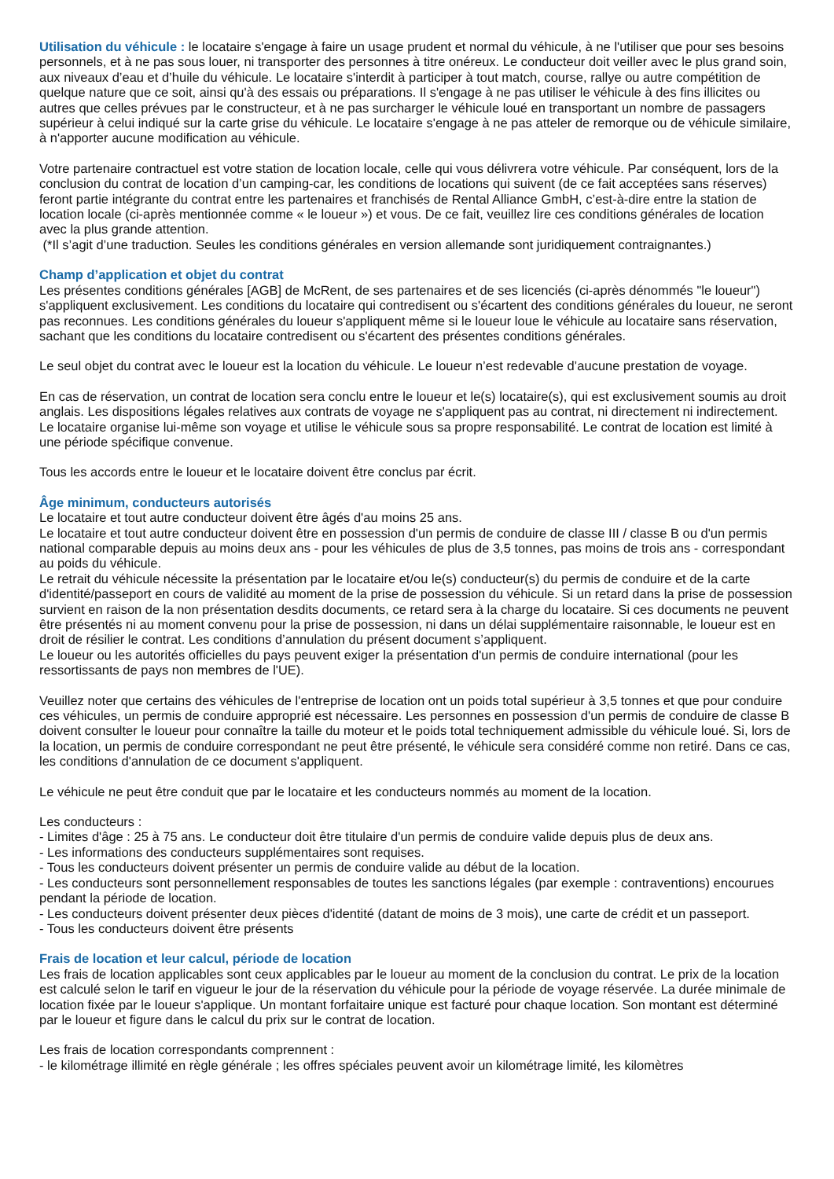Utilisation du véhicule : le locataire s'engage à faire un usage prudent et normal du véhicule, à ne l'utiliser que pour ses besoins personnels, et à ne pas sous louer, ni transporter des personnes à titre onéreux. Le conducteur doit veiller avec le plus grand soin, aux niveaux d’eau et d’huile du véhicule. Le locataire s'interdit à participer à tout match, course, rallye ou autre compétition de quelque nature que ce soit, ainsi qu'à des essais ou préparations. Il s'engage à ne pas utiliser le véhicule à des fins illicites ou autres que celles prévues par le constructeur, et à ne pas surcharger le véhicule loué en transportant un nombre de passagers supérieur à celui indiqué sur la carte grise du véhicule. Le locataire s'engage à ne pas atteler de remorque ou de véhicule similaire, à n'apporter aucune modification au véhicule.
Votre partenaire contractuel est votre station de location locale, celle qui vous délivrera votre véhicule. Par conséquent, lors de la conclusion du contrat de location d’un camping-car, les conditions de locations qui suivent (de ce fait acceptées sans réserves) feront partie intégrante du contrat entre les partenaires et franchisés de Rental Alliance GmbH, c’est-à-dire entre la station de location locale (ci-après mentionnée comme « le loueur ») et vous. De ce fait, veuillez lire ces conditions générales de location avec la plus grande attention.
(*Il s’agit d’une traduction. Seules les conditions générales en version allemande sont juridiquement contraignantes.)
Champ d’application et objet du contrat
Les présentes conditions générales [AGB] de McRent, de ses partenaires et de ses licenciés (ci-après dénommés "le loueur") s'appliquent exclusivement. Les conditions du locataire qui contredisent ou s'écartent des conditions générales du loueur, ne seront pas reconnues. Les conditions générales du loueur s'appliquent même si le loueur loue le véhicule au locataire sans réservation, sachant que les conditions du locataire contredisent ou s'écartent des présentes conditions générales.
Le seul objet du contrat avec le loueur est la location du véhicule. Le loueur n’est redevable d’aucune prestation de voyage.
En cas de réservation, un contrat de location sera conclu entre le loueur et le(s) locataire(s), qui est exclusivement soumis au droit anglais. Les dispositions légales relatives aux contrats de voyage ne s'appliquent pas au contrat, ni directement ni indirectement. Le locataire organise lui-même son voyage et utilise le véhicule sous sa propre responsabilité. Le contrat de location est limité à une période spécifique convenue.
Tous les accords entre le loueur et le locataire doivent être conclus par écrit.
Âge minimum, conducteurs autorisés
Le locataire et tout autre conducteur doivent être âgés d'au moins 25 ans.
Le locataire et tout autre conducteur doivent être en possession d'un permis de conduire de classe III / classe B ou d'un permis national comparable depuis au moins deux ans - pour les véhicules de plus de 3,5 tonnes, pas moins de trois ans - correspondant au poids du véhicule.
Le retrait du véhicule nécessite la présentation par le locataire et/ou le(s) conducteur(s) du permis de conduire et de la carte d'identité/passeport en cours de validité au moment de la prise de possession du véhicule. Si un retard dans la prise de possession survient en raison de la non présentation desdits documents, ce retard sera à la charge du locataire. Si ces documents ne peuvent être présentés ni au moment convenu pour la prise de possession, ni dans un délai supplémentaire raisonnable, le loueur est en droit de résilier le contrat. Les conditions d’annulation du présent document s’appliquent.
Le loueur ou les autorités officielles du pays peuvent exiger la présentation d'un permis de conduire international (pour les ressortissants de pays non membres de l'UE).
Veuillez noter que certains des véhicules de l'entreprise de location ont un poids total supérieur à 3,5 tonnes et que pour conduire ces véhicules, un permis de conduire approprié est nécessaire. Les personnes en possession d'un permis de conduire de classe B doivent consulter le loueur pour connaître la taille du moteur et le poids total techniquement admissible du véhicule loué. Si, lors de la location, un permis de conduire correspondant ne peut être présenté, le véhicule sera considéré comme non retiré. Dans ce cas, les conditions d'annulation de ce document s'appliquent.
Le véhicule ne peut être conduit que par le locataire et les conducteurs nommés au moment de la location.
Les conducteurs :
- Limites d'âge : 25 à 75 ans. Le conducteur doit être titulaire d'un permis de conduire valide depuis plus de deux ans.
- Les informations des conducteurs supplémentaires sont requises.
- Tous les conducteurs doivent présenter un permis de conduire valide au début de la location.
- Les conducteurs sont personnellement responsables de toutes les sanctions légales (par exemple : contraventions) encourues pendant la période de location.
- Les conducteurs doivent présenter deux pièces d'identité (datant de moins de 3 mois), une carte de crédit et un passeport.
- Tous les conducteurs doivent être présents
Frais de location et leur calcul, période de location
Les frais de location applicables sont ceux applicables par le loueur au moment de la conclusion du contrat. Le prix de la location est calculé selon le tarif en vigueur le jour de la réservation du véhicule pour la période de voyage réservée. La durée minimale de location fixée par le loueur s'applique. Un montant forfaitaire unique est facturé pour chaque location. Son montant est déterminé par le loueur et figure dans le calcul du prix sur le contrat de location.
Les frais de location correspondants comprennent :
- le kilométrage illimité en règle générale ; les offres spéciales peuvent avoir un kilométrage limité, les kilomètres